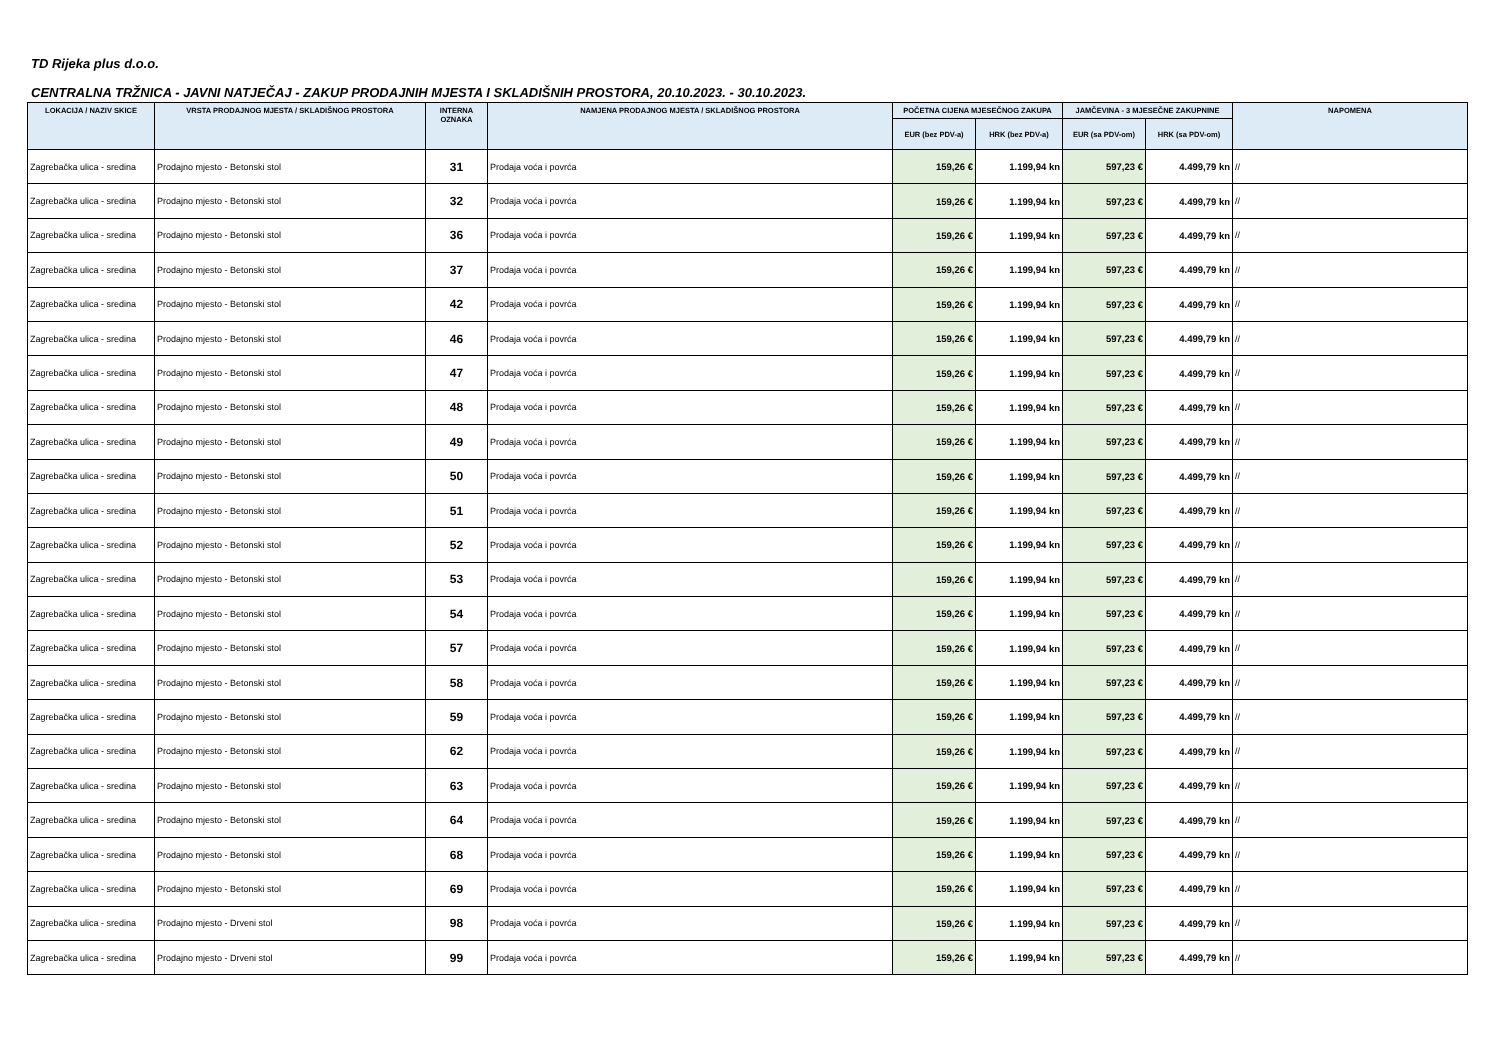TD Rijeka plus d.o.o.
CENTRALNA TRŽNICA - JAVNI NATJEČAJ - ZAKUP PRODAJNIH MJESTA I SKLADIŠNIH PROSTORA, 20.10.2023. - 30.10.2023.
| LOKACIJA / NAZIV SKICE | VRSTA PRODAJNOG MJESTA / SKLADIŠNOG PROSTORA | INTERNA OZNAKA | NAMJENA PRODAJNOG MJESTA / SKLADIŠNOG PROSTORA | POČETNA CIJENA MJESEČNOG ZAKUPA | | JAMČEVINA - 3 MJESEČNE ZAKUPNINE | | NAPOMENA |
| --- | --- | --- | --- | --- | --- | --- | --- | --- |
| | | | | EUR (bez PDV-a) | HRK (bez PDV-a) | EUR (sa PDV-om) | HRK (sa PDV-om) | |
| Zagrebačka ulica - sredina | Prodajno mjesto - Betonski stol | 31 | Prodaja voća i povrća | 159,26 € | 1.199,94 kn | 597,23 € | 4.499,79 kn | // |
| Zagrebačka ulica - sredina | Prodajno mjesto - Betonski stol | 32 | Prodaja voća i povrća | 159,26 € | 1.199,94 kn | 597,23 € | 4.499,79 kn | // |
| Zagrebačka ulica - sredina | Prodajno mjesto - Betonski stol | 36 | Prodaja voća i povrća | 159,26 € | 1.199,94 kn | 597,23 € | 4.499,79 kn | // |
| Zagrebačka ulica - sredina | Prodajno mjesto - Betonski stol | 37 | Prodaja voća i povrća | 159,26 € | 1.199,94 kn | 597,23 € | 4.499,79 kn | // |
| Zagrebačka ulica - sredina | Prodajno mjesto - Betonski stol | 42 | Prodaja voća i povrća | 159,26 € | 1.199,94 kn | 597,23 € | 4.499,79 kn | // |
| Zagrebačka ulica - sredina | Prodajno mjesto - Betonski stol | 46 | Prodaja voća i povrća | 159,26 € | 1.199,94 kn | 597,23 € | 4.499,79 kn | // |
| Zagrebačka ulica - sredina | Prodajno mjesto - Betonski stol | 47 | Prodaja voća i povrća | 159,26 € | 1.199,94 kn | 597,23 € | 4.499,79 kn | // |
| Zagrebačka ulica - sredina | Prodajno mjesto - Betonski stol | 48 | Prodaja voća i povrća | 159,26 € | 1.199,94 kn | 597,23 € | 4.499,79 kn | // |
| Zagrebačka ulica - sredina | Prodajno mjesto - Betonski stol | 49 | Prodaja voća i povrća | 159,26 € | 1.199,94 kn | 597,23 € | 4.499,79 kn | // |
| Zagrebačka ulica - sredina | Prodajno mjesto - Betonski stol | 50 | Prodaja voća i povrća | 159,26 € | 1.199,94 kn | 597,23 € | 4.499,79 kn | // |
| Zagrebačka ulica - sredina | Prodajno mjesto - Betonski stol | 51 | Prodaja voća i povrća | 159,26 € | 1.199,94 kn | 597,23 € | 4.499,79 kn | // |
| Zagrebačka ulica - sredina | Prodajno mjesto - Betonski stol | 52 | Prodaja voća i povrća | 159,26 € | 1.199,94 kn | 597,23 € | 4.499,79 kn | // |
| Zagrebačka ulica - sredina | Prodajno mjesto - Betonski stol | 53 | Prodaja voća i povrća | 159,26 € | 1.199,94 kn | 597,23 € | 4.499,79 kn | // |
| Zagrebačka ulica - sredina | Prodajno mjesto - Betonski stol | 54 | Prodaja voća i povrća | 159,26 € | 1.199,94 kn | 597,23 € | 4.499,79 kn | // |
| Zagrebačka ulica - sredina | Prodajno mjesto - Betonski stol | 57 | Prodaja voća i povrća | 159,26 € | 1.199,94 kn | 597,23 € | 4.499,79 kn | // |
| Zagrebačka ulica - sredina | Prodajno mjesto - Betonski stol | 58 | Prodaja voća i povrća | 159,26 € | 1.199,94 kn | 597,23 € | 4.499,79 kn | // |
| Zagrebačka ulica - sredina | Prodajno mjesto - Betonski stol | 59 | Prodaja voća i povrća | 159,26 € | 1.199,94 kn | 597,23 € | 4.499,79 kn | // |
| Zagrebačka ulica - sredina | Prodajno mjesto - Betonski stol | 62 | Prodaja voća i povrća | 159,26 € | 1.199,94 kn | 597,23 € | 4.499,79 kn | // |
| Zagrebačka ulica - sredina | Prodajno mjesto - Betonski stol | 63 | Prodaja voća i povrća | 159,26 € | 1.199,94 kn | 597,23 € | 4.499,79 kn | // |
| Zagrebačka ulica - sredina | Prodajno mjesto - Betonski stol | 64 | Prodaja voća i povrća | 159,26 € | 1.199,94 kn | 597,23 € | 4.499,79 kn | // |
| Zagrebačka ulica - sredina | Prodajno mjesto - Betonski stol | 68 | Prodaja voća i povrća | 159,26 € | 1.199,94 kn | 597,23 € | 4.499,79 kn | // |
| Zagrebačka ulica - sredina | Prodajno mjesto - Betonski stol | 69 | Prodaja voća i povrća | 159,26 € | 1.199,94 kn | 597,23 € | 4.499,79 kn | // |
| Zagrebačka ulica - sredina | Prodajno mjesto - Drveni stol | 98 | Prodaja voća i povrća | 159,26 € | 1.199,94 kn | 597,23 € | 4.499,79 kn | // |
| Zagrebačka ulica - sredina | Prodajno mjesto - Drveni stol | 99 | Prodaja voća i povrća | 159,26 € | 1.199,94 kn | 597,23 € | 4.499,79 kn | // |